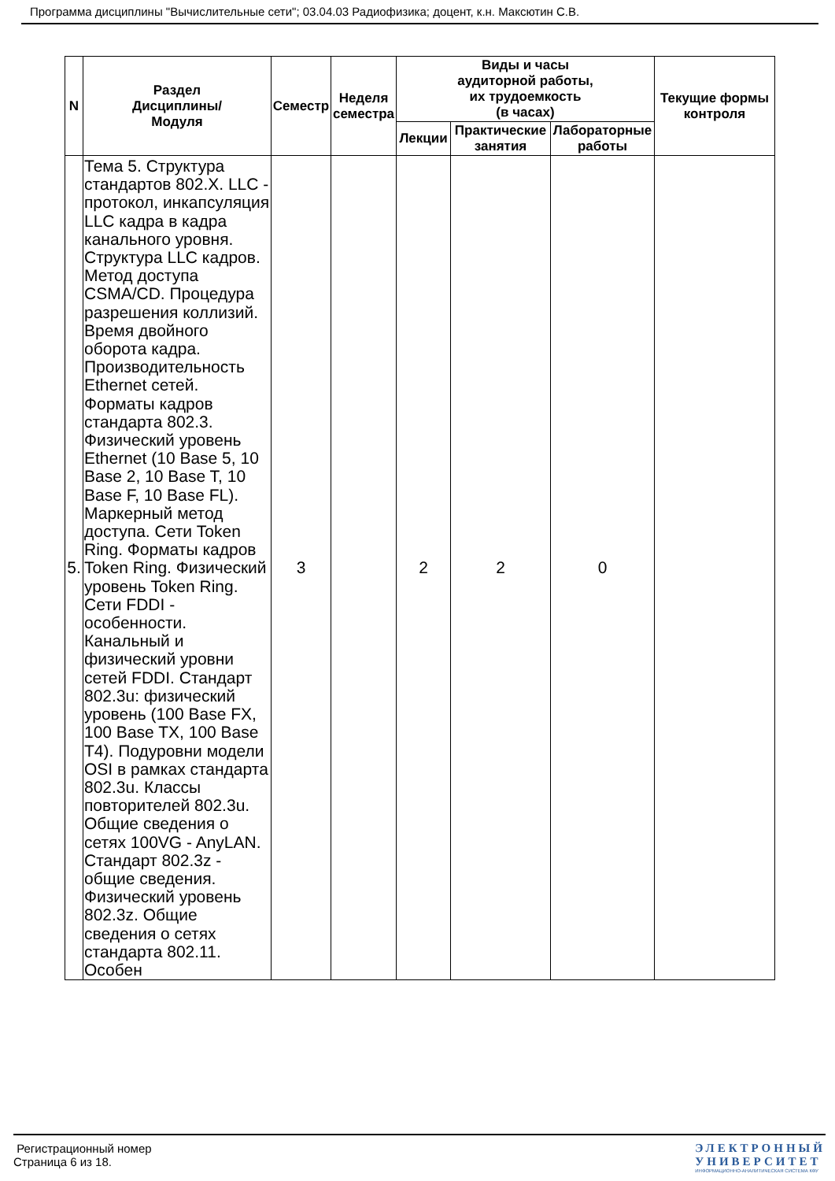Программа дисциплины "Вычислительные сети"; 03.04.03 Радиофизика; доцент, к.н. Максютин С.В.
| N | Раздел Дисциплины/ Модуля | Семестр | Неделя семестра | Виды и часы аудиторной работы, их трудоемкость (в часах) | | | Текущие формы контроля |
| --- | --- | --- | --- | --- | --- | --- | --- |
| | | | | Лекции | Практические занятия | Лабораторные работы | |
| 5. | Тема 5. Структура стандартов 802.X. LLC - протокол, инкапсуляция LLC кадра в кадра канального уровня. Структура LLC кадров. Метод доступа CSMA/CD. Процедура разрешения коллизий. Время двойного оборота кадра. Производительность Ethernet сетей. Форматы кадров стандарта 802.3. Физический уровень Ethernet (10 Base 5, 10 Base 2, 10 Base T, 10 Base F, 10 Base FL). Маркерный метод доступа. Сети Token Ring. Форматы кадров Token Ring. Физический уровень Token Ring. Сети FDDI - особенности. Канальный и физический уровни сетей FDDI. Стандарт 802.3u: физический уровень (100 Base FX, 100 Base TX, 100 Base T4). Подуровни модели OSI в рамках стандарта 802.3u. Классы повторителей 802.3u. Общие сведения о сетях 100VG - AnyLAN. Стандарт 802.3z - общие сведения. Физический уровень 802.3z. Общие сведения о сетях стандарта 802.11. Особен | 3 | | 2 | 2 | 0 | |
Регистрационный номер
Страница 6 из 18.
ЭЛЕКТРОННЫЙ
УНИВЕРСИТЕТ
ИНФОРМАЦИОННО-АНАЛИТИЧЕСКАЯ СИСТЕМА КФУ